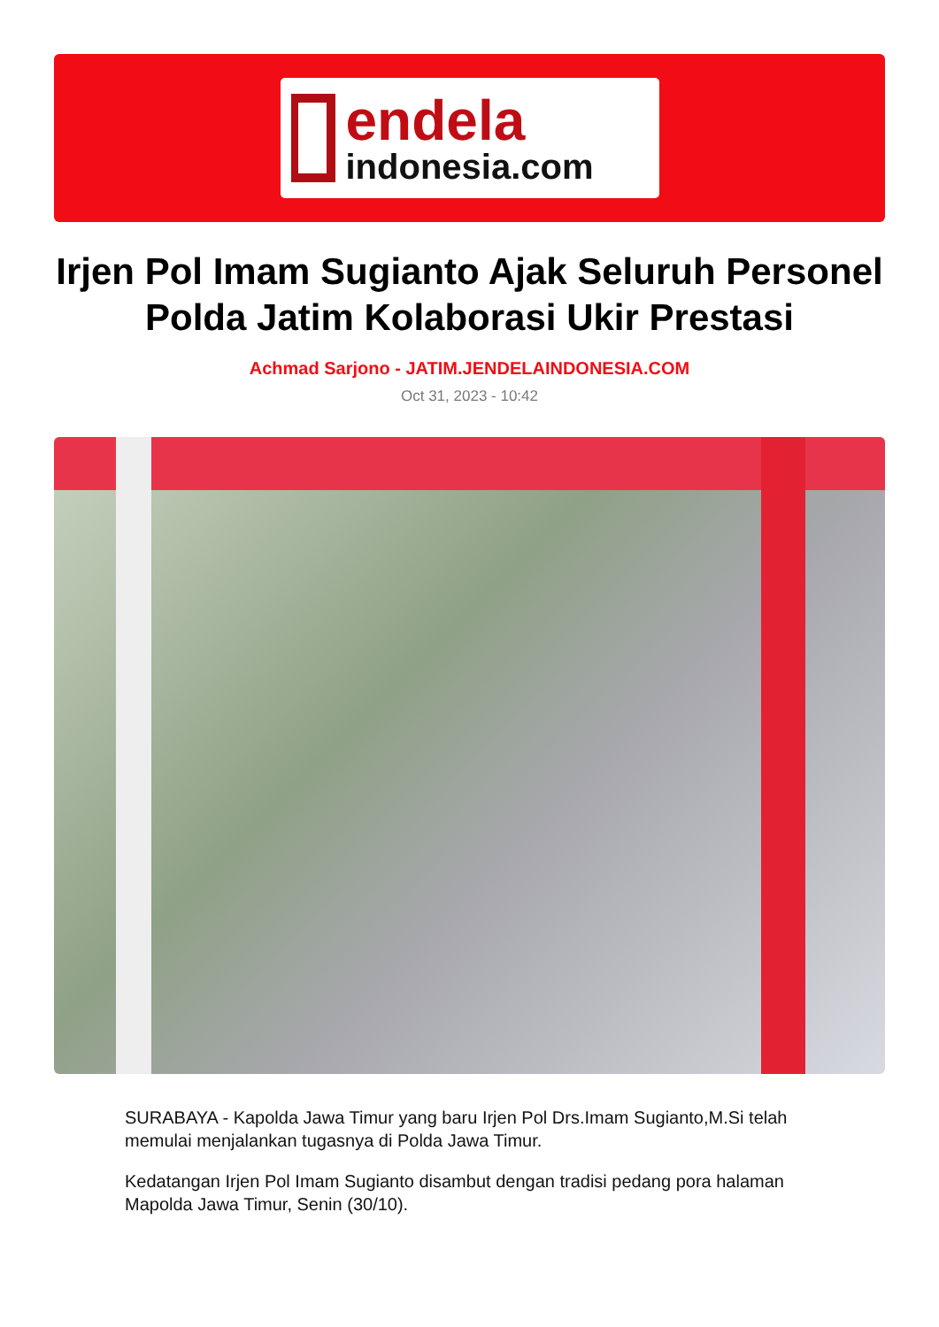endela
indonesia.com
Irjen Pol Imam Sugianto Ajak Seluruh Personel Polda Jatim Kolaborasi Ukir Prestasi
Achmad Sarjono - JATIM.JENDELAINDONESIA.COM
Oct 31, 2023 - 10:42
SURABAYA - Kapolda Jawa Timur yang baru Irjen Pol Drs.Imam Sugianto,M.Si telah memulai menjalankan tugasnya di Polda Jawa Timur.
Kedatangan Irjen Pol Imam Sugianto disambut dengan tradisi pedang pora halaman Mapolda Jawa Timur, Senin (30/10).